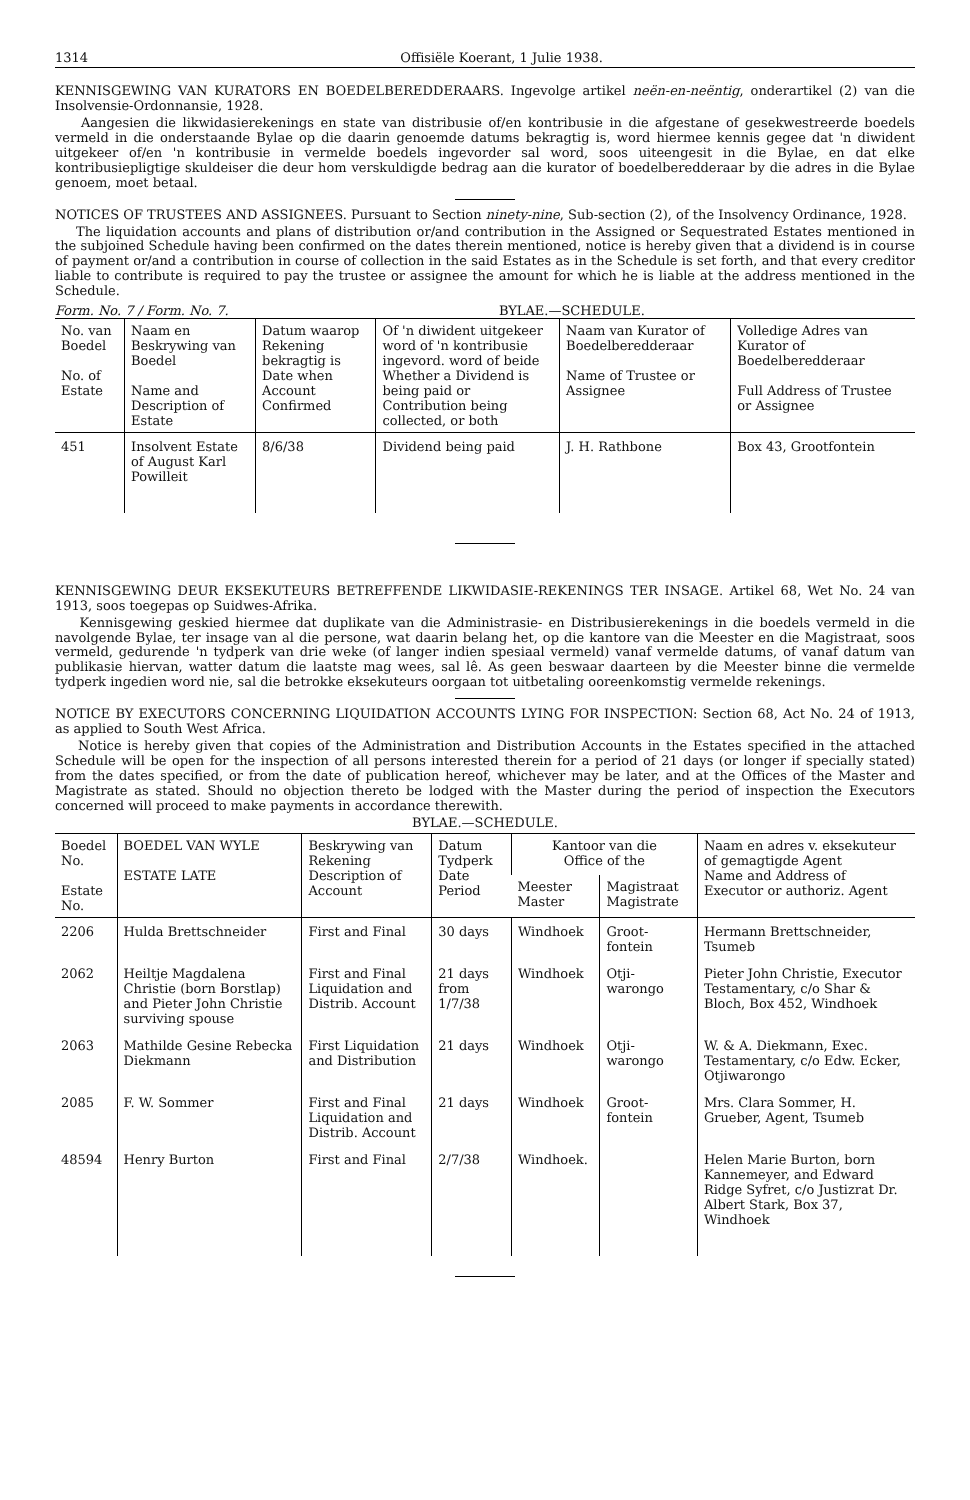1314 Offisiële Koerant, 1 Julie 1938.
KENNISGEWING VAN KURATORS EN BOEDELBEREDDERAARS. Ingevolge artikel neën-en-neëntig, onderartikel (2) van die Insolvensie-Ordonnansie, 1928.
Aangesien die likwidasierekenings en state van distribusie of/en kontribusie in die afgestane of gesekwestreerde boedels vermeld in die onderstaande Bylae op die daarin genoemde datums bekragtig is, word hiermee kennis gegee dat 'n diwident uitgekeer of/en 'n kontribusie in vermelde boedels ingevorder sal word, soos uiteengesit in die Bylae, en dat elke kontribusiepligtige skuldeiser die deur hom verskuldigde bedrag aan die kurator of boedelberedderaar by die adres in die Bylae genoem, moet betaal.
NOTICES OF TRUSTEES AND ASSIGNEES. Pursuant to Section ninety-nine, Sub-section (2), of the Insolvency Ordinance, 1928.
The liquidation accounts and plans of distribution or/and contribution in the Assigned or Sequestrated Estates mentioned in the subjoined Schedule having been confirmed on the dates therein mentioned, notice is hereby given that a dividend is in course of payment or/and a contribution in course of collection in the said Estates as in the Schedule is set forth, and that every creditor liable to contribute is required to pay the trustee or assignee the amount for which he is liable at the address mentioned in the Schedule.
Form. No. 7 / Form. No. 7. BYLAE.—SCHEDULE.
| No. van Boedel No. of Estate | Naam en Beskrywing van Boedel Name and Description of Estate | Datum waarop Rekening bekragtig is Date when Account Confirmed | Of 'n diwident uitgekeer word of 'n kontribusie ingevord. word of beide Whether a Dividend is being paid or Contribution being collected, or both | Naam van Kurator of Boedelberedderaar Name of Trustee or Assignee | Volledige Adres van Kurator of Boedelberedderaar Full Address of Trustee or Assignee |
| --- | --- | --- | --- | --- | --- |
| 451 | Insolvent Estate of August Karl Powilleit | 8/6/38 | Dividend being paid | J. H. Rathbone | Box 43, Grootfontein |
KENNISGEWING DEUR EKSEKUTEURS BETREFFENDE LIKWIDASIE-REKENINGS TER INSAGE. Artikel 68, Wet No. 24 van 1913, soos toegepas op Suidwes-Afrika.
Kennisgewing geskied hiermee dat duplikate van die Administrasie- en Distribusierekenings in die boedels vermeld in die navolgende Bylae, ter insage van al die persone, wat daarin belang het, op die kantore van die Meester en die Magistraat, soos vermeld, gedurende 'n tydperk van drie weke (of langer indien spesiaal vermeld) vanaf vermelde datums, of vanaf datum van publikasie hiervan, watter datum die laatste mag wees, sal lê. As geen beswaar daarteen by die Meester binne die vermelde tydperk ingedien word nie, sal die betrokke eksekuteurs oorgaan tot uitbetaling ooreenkomstig vermelde rekenings.
NOTICE BY EXECUTORS CONCERNING LIQUIDATION ACCOUNTS LYING FOR INSPECTION: Section 68, Act No. 24 of 1913, as applied to South West Africa.
Notice is hereby given that copies of the Administration and Distribution Accounts in the Estates specified in the attached Schedule will be open for the inspection of all persons interested therein for a period of 21 days (or longer if specially stated) from the dates specified, or from the date of publication hereof, whichever may be later, and at the Offices of the Master and Magistrate as stated. Should no objection thereto be lodged with the Master during the period of inspection the Executors concerned will proceed to make payments in accordance therewith.
BYLAE.—SCHEDULE.
| Boedel No. Estate No. | BOEDEL VAN WYLE ESTATE LATE | Beskrywing van Rekening Description of Account | Datum Tydperk Date Period | Kantoor van die Office of the | | Naam en adres v. eksekuteur of gemagtigde Agent Name and Address of Executor or authoriz. Agent |
| --- | --- | --- | --- | --- | --- | --- |
| | | | | Meester Master | Magistraat Magistrate | |
| 2206 | Hulda Brettschneider | First and Final | 30 days | Windhoek | Groot-fontein | Hermann Brettschneider, Tsumeb |
| 2062 | Heiltje Magdalena Christie (born Borstlap) and Pieter John Christie surviving spouse | First and Final Liquidation and Distrib. Account | 21 days from 1/7/38 | Windhoek | Otji-warongo | Pieter John Christie, Executor Testamentary, c/o Shar & Bloch, Box 452, Windhoek |
| 2063 | Mathilde Gesine Rebecka Diekmann | First Liquidation and Distribution | 21 days | Windhoek | Otji-warongo | W. & A. Diekmann, Exec. Testamentary, c/o Edw. Ecker, Otjiwarongo |
| 2085 | F. W. Sommer | First and Final Liquidation and Distrib. Account | 21 days | Windhoek | Groot-fontein | Mrs. Clara Sommer, H. Grueber, Agent, Tsumeb |
| 48594 | Henry Burton | First and Final | 2/7/38 | Windhoek. | | Helen Marie Burton, born Kannemeyer, and Edward Ridge Syfret, c/o Justizrat Dr. Albert Stark, Box 37, Windhoek |